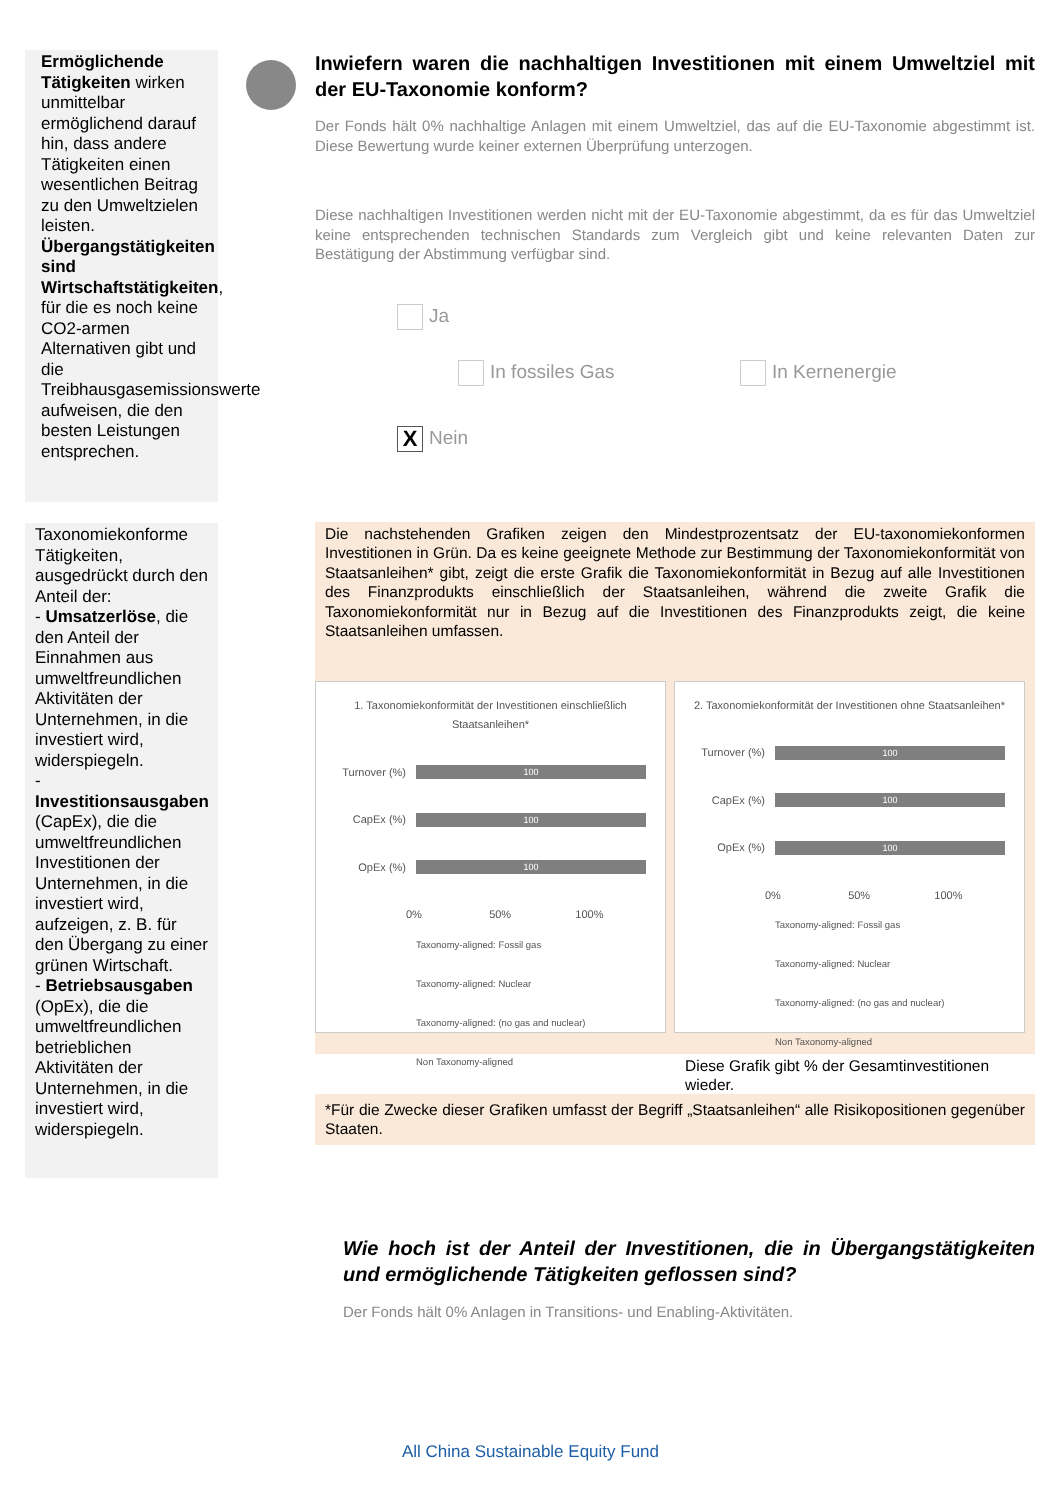Ermöglichende Tätigkeiten wirken unmittelbar ermöglichend darauf hin, dass andere Tätigkeiten einen wesentlichen Beitrag zu den Umweltzielen leisten.
Übergangstätigkeiten sind Wirtschaftstätigkeiten, für die es noch keine CO2-armen Alternativen gibt und die Treibhausgasemissionswerte aufweisen, die den besten Leistungen entsprechen.
Taxonomiekonforme Tätigkeiten, ausgedrückt durch den Anteil der:
- Umsatzerlöse, die den Anteil der Einnahmen aus umweltfreundlichen Aktivitäten der Unternehmen, in die investiert wird, widerspiegeln.
- Investitionsausgaben (CapEx), die die umweltfreundlichen Investitionen der Unternehmen, in die investiert wird, aufzeigen, z. B. für den Übergang zu einer grünen Wirtschaft.
- Betriebsausgaben (OpEx), die die umweltfreundlichen betrieblichen Aktivitäten der Unternehmen, in die investiert wird, widerspiegeln.
Inwiefern waren die nachhaltigen Investitionen mit einem Umweltziel mit der EU-Taxonomie konform?
Der Fonds hält 0% nachhaltige Anlagen mit einem Umweltziel, das auf die EU-Taxonomie abgestimmt ist. Diese Bewertung wurde keiner externen Überprüfung unterzogen.
Diese nachhaltigen Investitionen werden nicht mit der EU-Taxonomie abgestimmt, da es für das Umweltziel keine entsprechenden technischen Standards zum Vergleich gibt und keine relevanten Daten zur Bestätigung der Abstimmung verfügbar sind.
Ja
In fossiles Gas In Kernenergie
X Nein
Die nachstehenden Grafiken zeigen den Mindestprozentsatz der EU-taxonomiekonformen Investitionen in Grün. Da es keine geeignete Methode zur Bestimmung der Taxonomiekonformität von Staatsanleihen* gibt, zeigt die erste Grafik die Taxonomiekonformität in Bezug auf alle Investitionen des Finanzprodukts einschließlich der Staatsanleihen, während die zweite Grafik die Taxonomiekonformität nur in Bezug auf die Investitionen des Finanzprodukts zeigt, die keine Staatsanleihen umfassen.
1. Taxonomiekonformität der Investitionen einschließlich Staatsanleihen*
Turnover (%)
100
CapEx (%)
100
OpEx (%)
100
0% 50% 100%
Taxonomy-aligned: Fossil gas
Taxonomy-aligned: Nuclear
Taxonomy-aligned: (no gas and nuclear)
Non Taxonomy-aligned
2. Taxonomiekonformität der Investitionen ohne Staatsanleihen*
Turnover (%)
100
CapEx (%)
100
OpEx (%)
100
0% 50% 100%
Taxonomy-aligned: Fossil gas
Taxonomy-aligned: Nuclear
Taxonomy-aligned: (no gas and nuclear)
Non Taxonomy-aligned
Diese Grafik gibt % der Gesamtinvestitionen wieder.
*Für die Zwecke dieser Grafiken umfasst der Begriff „Staatsanleihen“ alle Risikopositionen gegenüber Staaten.
Wie hoch ist der Anteil der Investitionen, die in Übergangstätigkeiten und ermöglichende Tätigkeiten geflossen sind?
Der Fonds hält 0% Anlagen in Transitions- und Enabling-Aktivitäten.
All China Sustainable Equity Fund